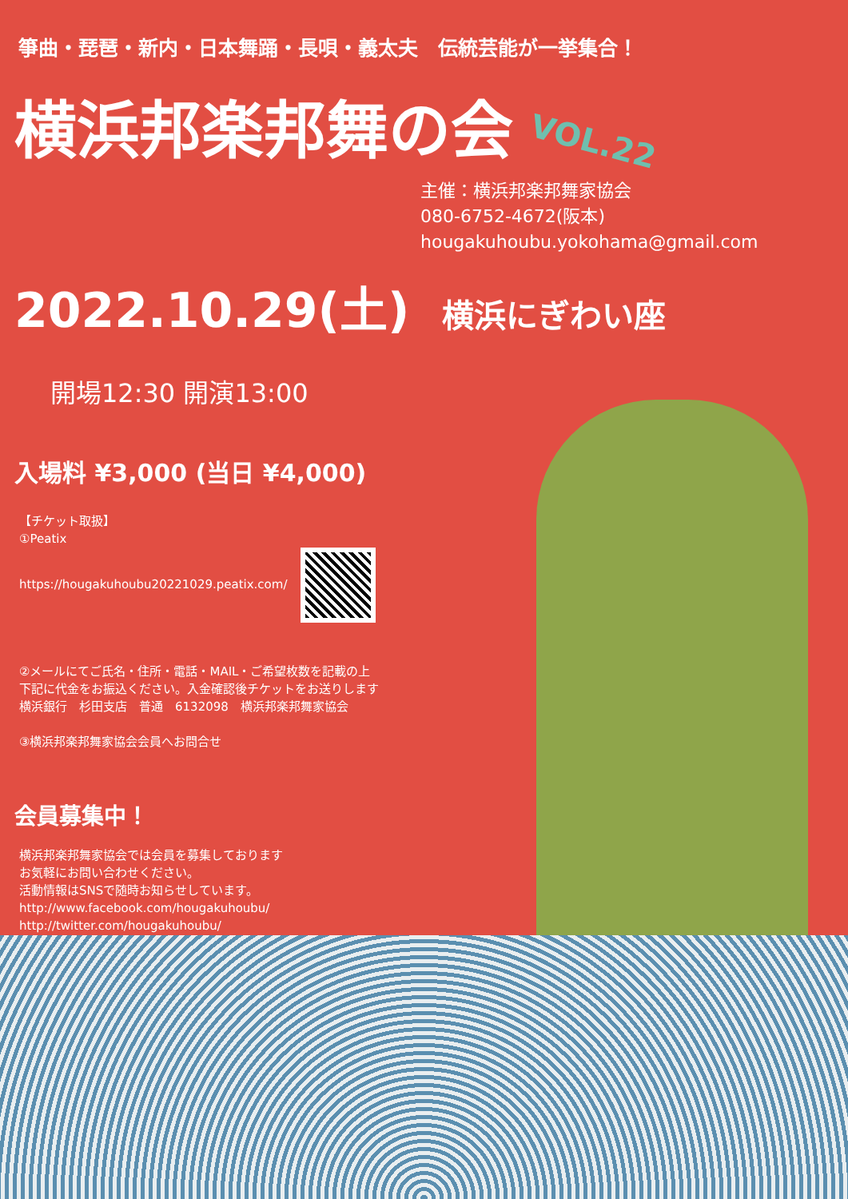箏曲・琵琶・新内・日本舞踊・長唄・義太夫　伝統芸能が一挙集合！
横浜邦楽邦舞の会
VOL.22
主催：横浜邦楽邦舞家協会
080-6752-4672(阪本)
hougakuhoubu.yokohama@gmail.com
2022.10.29(土) 横浜にぎわい座
開場12:30 開演13:00
入場料 ¥3,000 (当日 ¥4,000)
【チケット取扱】
①Peatix
https://hougakuhoubu20221029.peatix.com/
②メールにてご氏名・住所・電話・MAIL・ご希望枚数を記載の上
下記に代金をお振込ください。入金確認後チケットをお送りします
横浜銀行　杉田支店　普通　6132098　横浜邦楽邦舞家協会
③横浜邦楽邦舞家協会会員へお問合せ
会員募集中！
横浜邦楽邦舞家協会では会員を募集しております
お気軽にお問い合わせください。
活動情報はSNSで随時お知らせしています。
http://www.facebook.com/hougakuhoubu/
http://twitter.com/hougakuhoubu/